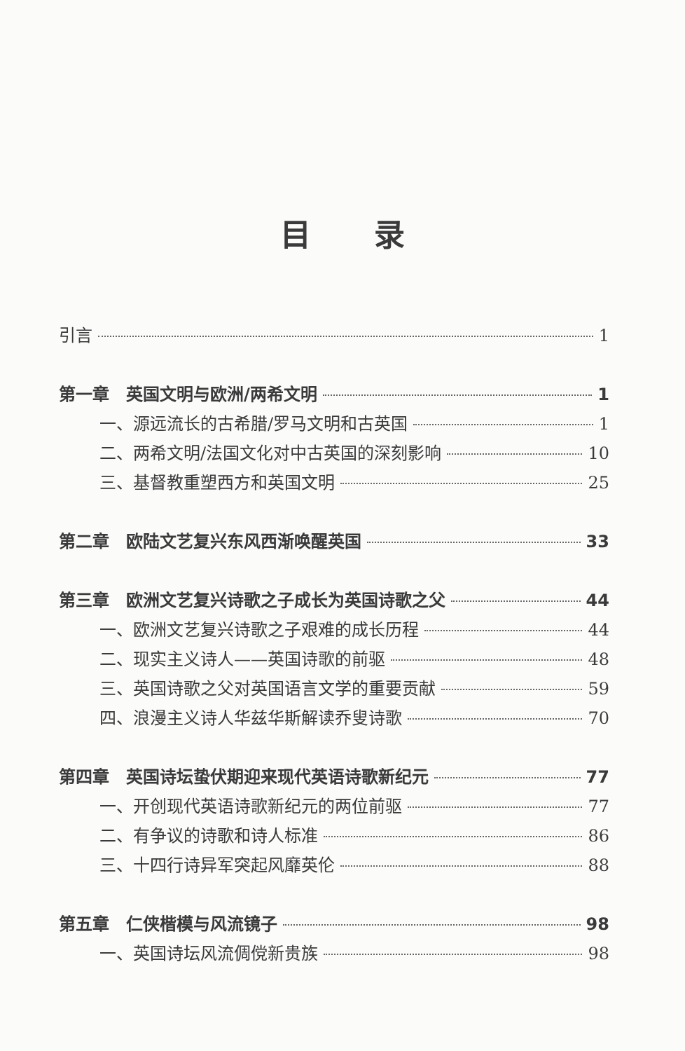目录
引言 1
第一章　英国文明与欧洲/两希文明 1
一、源远流长的古希腊/罗马文明和古英国 1
二、两希文明/法国文化对中古英国的深刻影响 10
三、基督教重塑西方和英国文明 25
第二章　欧陆文艺复兴东风西渐唤醒英国 33
第三章　欧洲文艺复兴诗歌之子成长为英国诗歌之父 44
一、欧洲文艺复兴诗歌之子艰难的成长历程 44
二、现实主义诗人——英国诗歌的前驱 48
三、英国诗歌之父对英国语言文学的重要贡献 59
四、浪漫主义诗人华兹华斯解读乔叟诗歌 70
第四章　英国诗坛蛰伏期迎来现代英语诗歌新纪元 77
一、开创现代英语诗歌新纪元的两位前驱 77
二、有争议的诗歌和诗人标准 86
三、十四行诗异军突起风靡英伦 88
第五章　仁侠楷模与风流镜子 98
一、英国诗坛风流倜傥新贵族 98